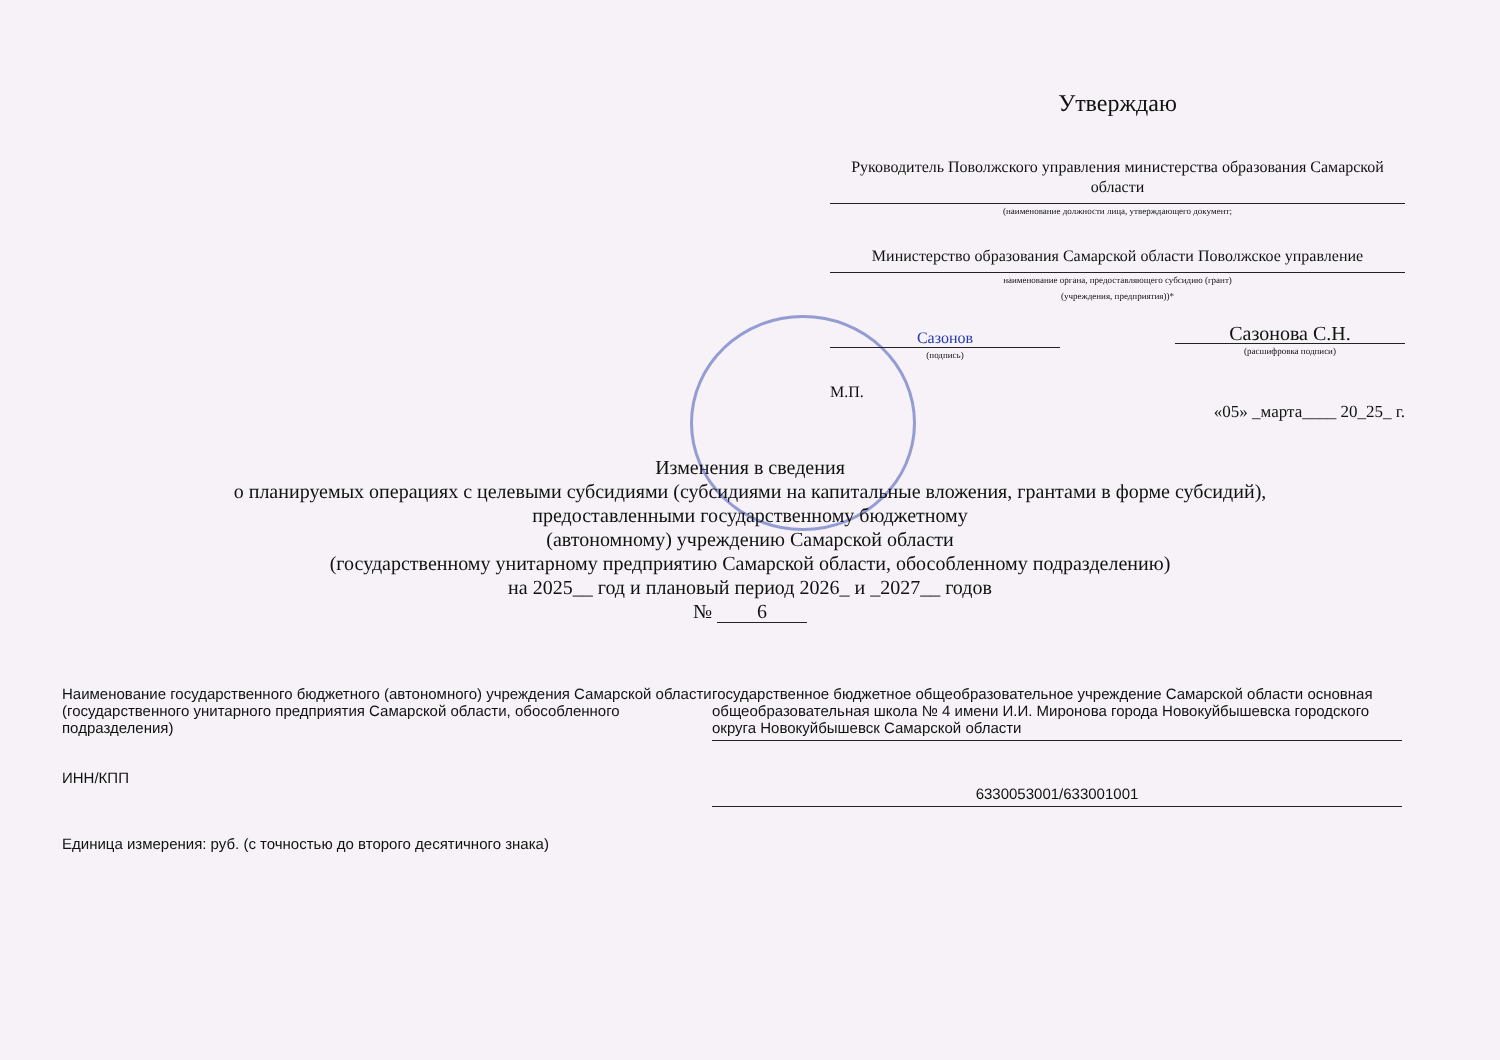Утверждаю
Руководитель Поволжского управления министерства образования Самарской области
(наименование должности лица, утверждающего документ;
Министерство образования Самарской области Поволжское управление
наименование органа, предоставляющего субсидию (грант)
(учреждения, предприятия))*
Сазонов
(подпись)
Сазонова С.Н.
(расшифровка подписи)
М.П.
«05» _марта____ 20_25_ г.
Изменения в сведения
о планируемых операциях с целевыми субсидиями (субсидиями на капитальные вложения, грантами в форме субсидий),
предоставленными государственному бюджетному
(автономному) учреждению Самарской области
(государственному унитарному предприятию Самарской области, обособленному подразделению)
на 2025__ год и плановый период 2026_ и _2027__ годов
№ 6
Наименование государственного бюджетного (автономного) учреждения Самарской области (государственного унитарного предприятия Самарской области, обособленного подразделения)
государственное бюджетное общеобразовательное учреждение Самарской области основная общеобразовательная школа № 4 имени И.И. Миронова города Новокуйбышевска городского округа Новокуйбышевск Самарской области
ИНН/КПП
6330053001/633001001
Единица измерения: руб. (с точностью до второго десятичного знака)